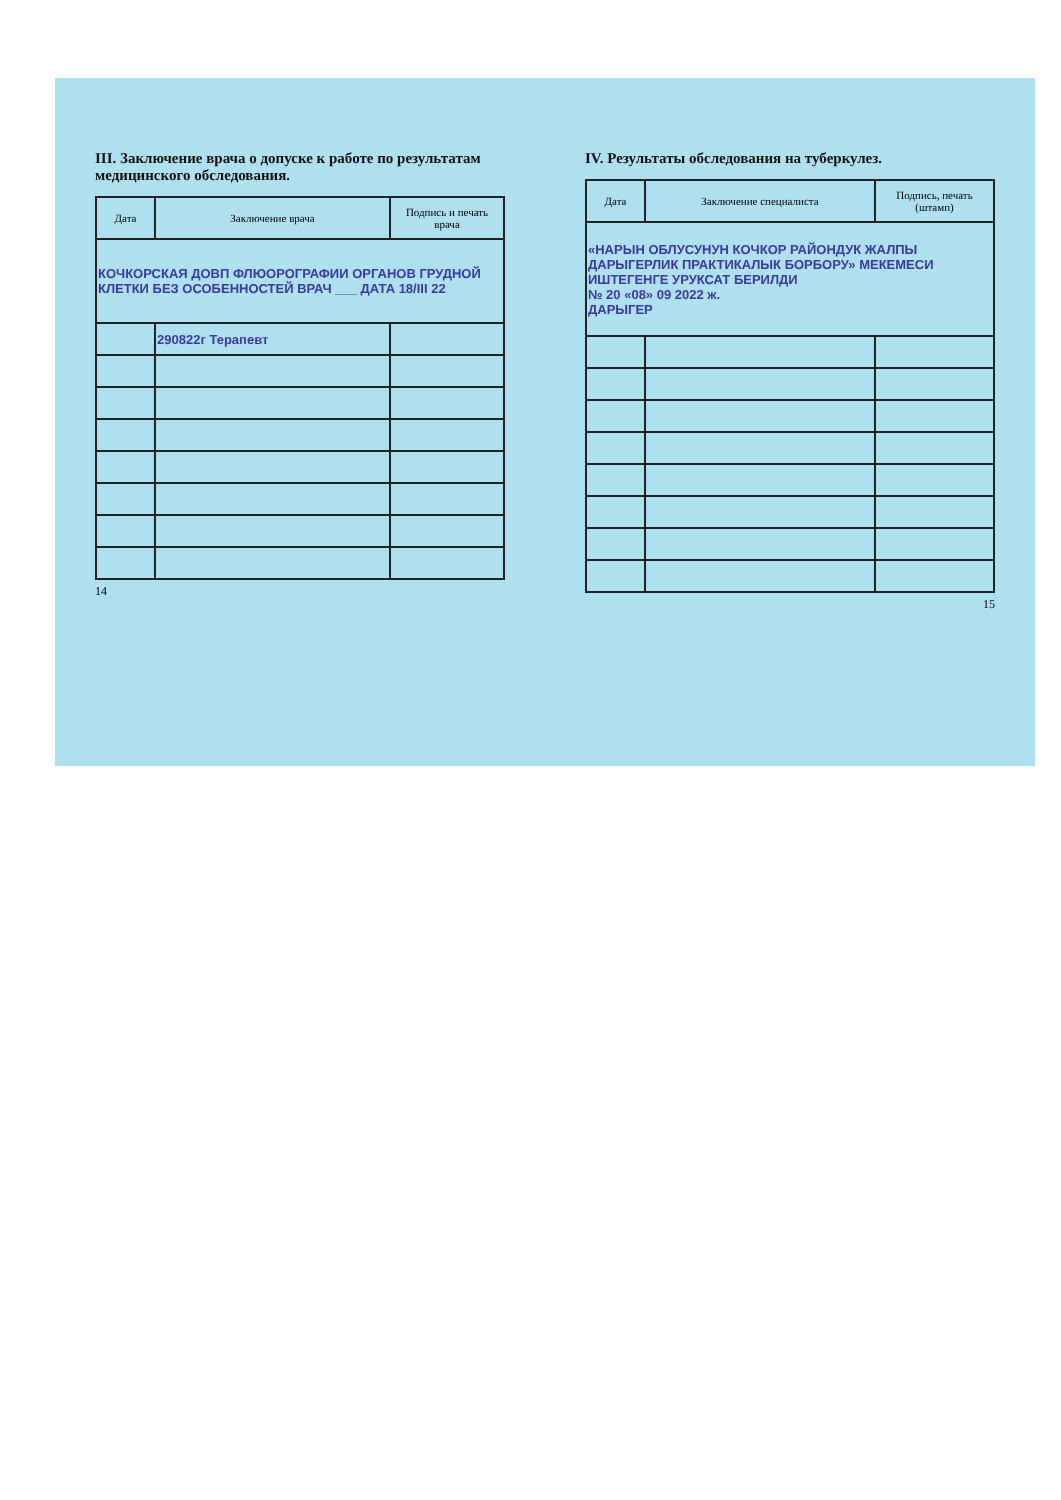III. Заключение врача о допуске к работе по результатам медицинского обследования.
| Дата | Заключение врача | Подпись и печать врача |
| --- | --- | --- |
| КОЧКОРСКАЯ ДОВП ФЛЮОРОГРАФИИ ОРГАНОВ ГРУДНОЙ КЛЕТКИ БЕЗ ОСОБЕННОСТЕЙ ВРАЧ ___ ДАТА 18/III 22 | | |
| | 290822г Терапевт | |
14
IV. Результаты обследования на туберкулез.
| Дата | Заключение специалиста | Подпись, печать (штамп) |
| --- | --- | --- |
| «НАРЫН ОБЛУСУНУН КОЧКОР РАЙОНДУК ЖАЛПЫ ДАРЫГЕРЛИК ПРАКТИКАЛЫК БОРБОРУ» МЕКЕМЕСИ ИШТЕГЕНГЕ УРУКСАТ БЕРИЛДИ № 20 «08» 09 2022 ж. ДАРЫГЕР | | |
15